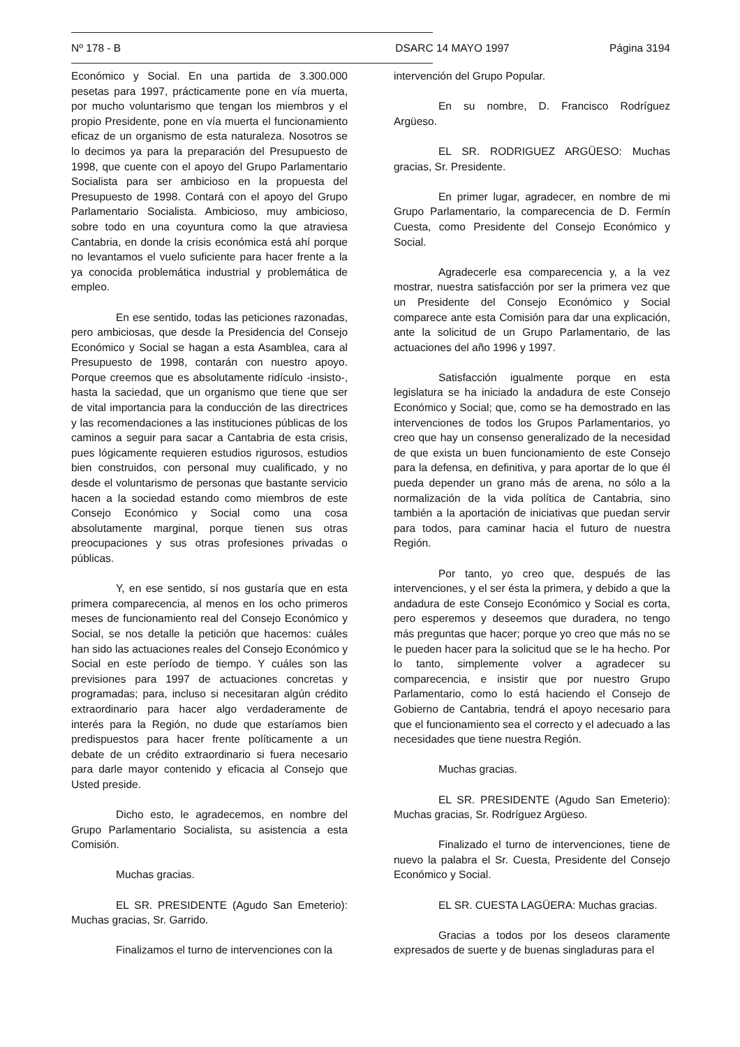Nº 178 - B DSARC 14 MAYO 1997 Página 3194
Económico y Social. En una partida de 3.300.000 pesetas para 1997, prácticamente pone en vía muerta, por mucho voluntarismo que tengan los miembros y el propio Presidente, pone en vía muerta el funcionamiento eficaz de un organismo de esta naturaleza. Nosotros se lo decimos ya para la preparación del Presupuesto de 1998, que cuente con el apoyo del Grupo Parlamentario Socialista para ser ambicioso en la propuesta del Presupuesto de 1998. Contará con el apoyo del Grupo Parlamentario Socialista. Ambicioso, muy ambicioso, sobre todo en una coyuntura como la que atraviesa Cantabria, en donde la crisis económica está ahí porque no levantamos el vuelo suficiente para hacer frente a la ya conocida problemática industrial y problemática de empleo.
En ese sentido, todas las peticiones razonadas, pero ambiciosas, que desde la Presidencia del Consejo Económico y Social se hagan a esta Asamblea, cara al Presupuesto de 1998, contarán con nuestro apoyo. Porque creemos que es absolutamente ridículo -insisto-, hasta la saciedad, que un organismo que tiene que ser de vital importancia para la conducción de las directrices y las recomendaciones a las instituciones públicas de los caminos a seguir para sacar a Cantabria de esta crisis, pues lógicamente requieren estudios rigurosos, estudios bien construidos, con personal muy cualificado, y no desde el voluntarismo de personas que bastante servicio hacen a la sociedad estando como miembros de este Consejo Económico y Social como una cosa absolutamente marginal, porque tienen sus otras preocupaciones y sus otras profesiones privadas o públicas.
Y, en ese sentido, sí nos gustaría que en esta primera comparecencia, al menos en los ocho primeros meses de funcionamiento real del Consejo Económico y Social, se nos detalle la petición que hacemos: cuáles han sido las actuaciones reales del Consejo Económico y Social en este período de tiempo. Y cuáles son las previsiones para 1997 de actuaciones concretas y programadas; para, incluso si necesitaran algún crédito extraordinario para hacer algo verdaderamente de interés para la Región, no dude que estaríamos bien predispuestos para hacer frente políticamente a un debate de un crédito extraordinario si fuera necesario para darle mayor contenido y eficacia al Consejo que Usted preside.
Dicho esto, le agradecemos, en nombre del Grupo Parlamentario Socialista, su asistencia a esta Comisión.
Muchas gracias.
EL SR. PRESIDENTE (Agudo San Emeterio): Muchas gracias, Sr. Garrido.
Finalizamos el turno de intervenciones con la
intervención del Grupo Popular.
En su nombre, D. Francisco Rodríguez Argüeso.
EL SR. RODRIGUEZ ARGÜESO: Muchas gracias, Sr. Presidente.
En primer lugar, agradecer, en nombre de mi Grupo Parlamentario, la comparecencia de D. Fermín Cuesta, como Presidente del Consejo Económico y Social.
Agradecerle esa comparecencia y, a la vez mostrar, nuestra satisfacción por ser la primera vez que un Presidente del Consejo Económico y Social comparece ante esta Comisión para dar una explicación, ante la solicitud de un Grupo Parlamentario, de las actuaciones del año 1996 y 1997.
Satisfacción igualmente porque en esta legislatura se ha iniciado la andadura de este Consejo Económico y Social; que, como se ha demostrado en las intervenciones de todos los Grupos Parlamentarios, yo creo que hay un consenso generalizado de la necesidad de que exista un buen funcionamiento de este Consejo para la defensa, en definitiva, y para aportar de lo que él pueda depender un grano más de arena, no sólo a la normalización de la vida política de Cantabria, sino también a la aportación de iniciativas que puedan servir para todos, para caminar hacia el futuro de nuestra Región.
Por tanto, yo creo que, después de las intervenciones, y el ser ésta la primera, y debido a que la andadura de este Consejo Económico y Social es corta, pero esperemos y deseemos que duradera, no tengo más preguntas que hacer; porque yo creo que más no se le pueden hacer para la solicitud que se le ha hecho. Por lo tanto, simplemente volver a agradecer su comparecencia, e insistir que por nuestro Grupo Parlamentario, como lo está haciendo el Consejo de Gobierno de Cantabria, tendrá el apoyo necesario para que el funcionamiento sea el correcto y el adecuado a las necesidades que tiene nuestra Región.
Muchas gracias.
EL SR. PRESIDENTE (Agudo San Emeterio): Muchas gracias, Sr. Rodríguez Argüeso.
Finalizado el turno de intervenciones, tiene de nuevo la palabra el Sr. Cuesta, Presidente del Consejo Económico y Social.
EL SR. CUESTA LAGÜERA: Muchas gracias.
Gracias a todos por los deseos claramente expresados de suerte y de buenas singladuras para el